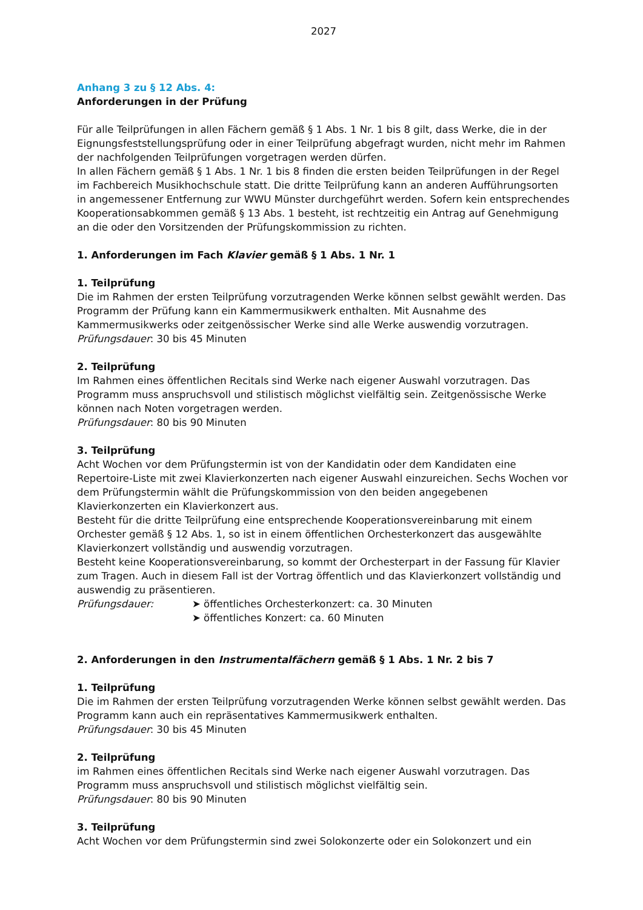2027
Anhang 3 zu § 12 Abs. 4:
Anforderungen in der Prüfung
Für alle Teilprüfungen in allen Fächern gemäß § 1 Abs. 1 Nr. 1 bis 8 gilt, dass Werke, die in der Eignungsfeststellungsprüfung oder in einer Teilprüfung abgefragt wurden, nicht mehr im Rahmen der nachfolgenden Teilprüfungen vorgetragen werden dürfen.
In allen Fächern gemäß § 1 Abs. 1 Nr. 1 bis 8 finden die ersten beiden Teilprüfungen in der Regel im Fachbereich Musikhochschule statt. Die dritte Teilprüfung kann an anderen Aufführungsorten in angemessener Entfernung zur WWU Münster durchgeführt werden. Sofern kein entsprechendes Kooperationsabkommen gemäß § 13 Abs. 1 besteht, ist rechtzeitig ein Antrag auf Genehmigung an die oder den Vorsitzenden der Prüfungskommission zu richten.
1. Anforderungen im Fach Klavier gemäß § 1 Abs. 1 Nr. 1
1. Teilprüfung
Die im Rahmen der ersten Teilprüfung vorzutragenden Werke können selbst gewählt werden. Das Programm der Prüfung kann ein Kammermusikwerk enthalten. Mit Ausnahme des Kammermusikwerks oder zeitgenössischer Werke sind alle Werke auswendig vorzutragen.
Prüfungsdauer: 30 bis 45 Minuten
2. Teilprüfung
Im Rahmen eines öffentlichen Recitals sind Werke nach eigener Auswahl vorzutragen. Das Programm muss anspruchsvoll und stilistisch möglichst vielfältig sein. Zeitgenössische Werke können nach Noten vorgetragen werden.
Prüfungsdauer: 80 bis 90 Minuten
3. Teilprüfung
Acht Wochen vor dem Prüfungstermin ist von der Kandidatin oder dem Kandidaten eine Repertoire-Liste mit zwei Klavierkonzerten nach eigener Auswahl einzureichen. Sechs Wochen vor dem Prüfungstermin wählt die Prüfungskommission von den beiden angegebenen Klavierkonzerten ein Klavierkonzert aus.
Besteht für die dritte Teilprüfung eine entsprechende Kooperationsvereinbarung mit einem Orchester gemäß § 12 Abs. 1, so ist in einem öffentlichen Orchesterkonzert das ausgewählte Klavierkonzert vollständig und auswendig vorzutragen.
Besteht keine Kooperationsvereinbarung, so kommt der Orchesterpart in der Fassung für Klavier zum Tragen. Auch in diesem Fall ist der Vortrag öffentlich und das Klavierkonzert vollständig und auswendig zu präsentieren.
Prüfungsdauer: ➤ öffentliches Orchesterkonzert: ca. 30 Minuten
➤ öffentliches Konzert: ca. 60 Minuten
2. Anforderungen in den Instrumentalfächern gemäß § 1 Abs. 1 Nr. 2 bis 7
1. Teilprüfung
Die im Rahmen der ersten Teilprüfung vorzutragenden Werke können selbst gewählt werden. Das Programm kann auch ein repräsentatives Kammermusikwerk enthalten.
Prüfungsdauer: 30 bis 45 Minuten
2. Teilprüfung
im Rahmen eines öffentlichen Recitals sind Werke nach eigener Auswahl vorzutragen. Das Programm muss anspruchsvoll und stilistisch möglichst vielfältig sein.
Prüfungsdauer: 80 bis 90 Minuten
3. Teilprüfung
Acht Wochen vor dem Prüfungstermin sind zwei Solokonzerte oder ein Solokonzert und ein